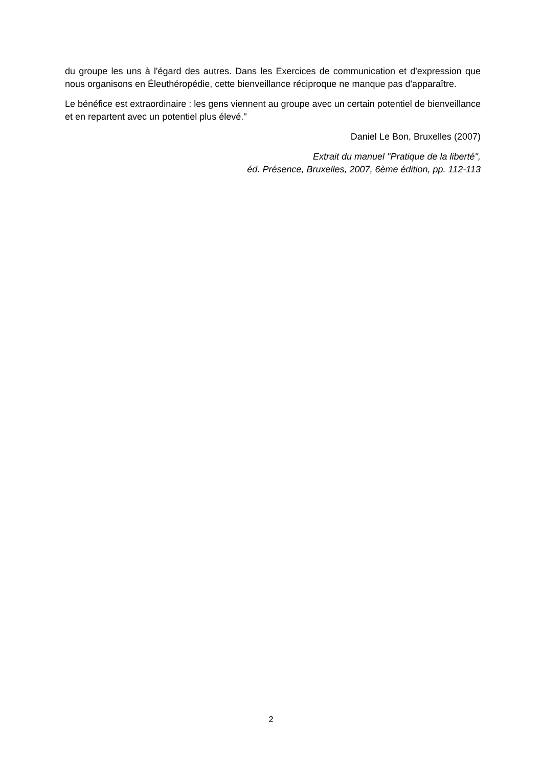du groupe les uns à l'égard des autres. Dans les Exercices de communication et d'expression que nous organisons en Éleuthéropédie, cette bienveillance réciproque ne manque pas d'apparaître.
Le bénéfice est extraordinaire : les gens viennent au groupe avec un certain potentiel de bienveillance et en repartent avec un potentiel plus élevé."
Daniel Le Bon, Bruxelles (2007)
Extrait du manuel "Pratique de la liberté",
éd. Présence, Bruxelles, 2007, 6ème édition, pp. 112-113
2